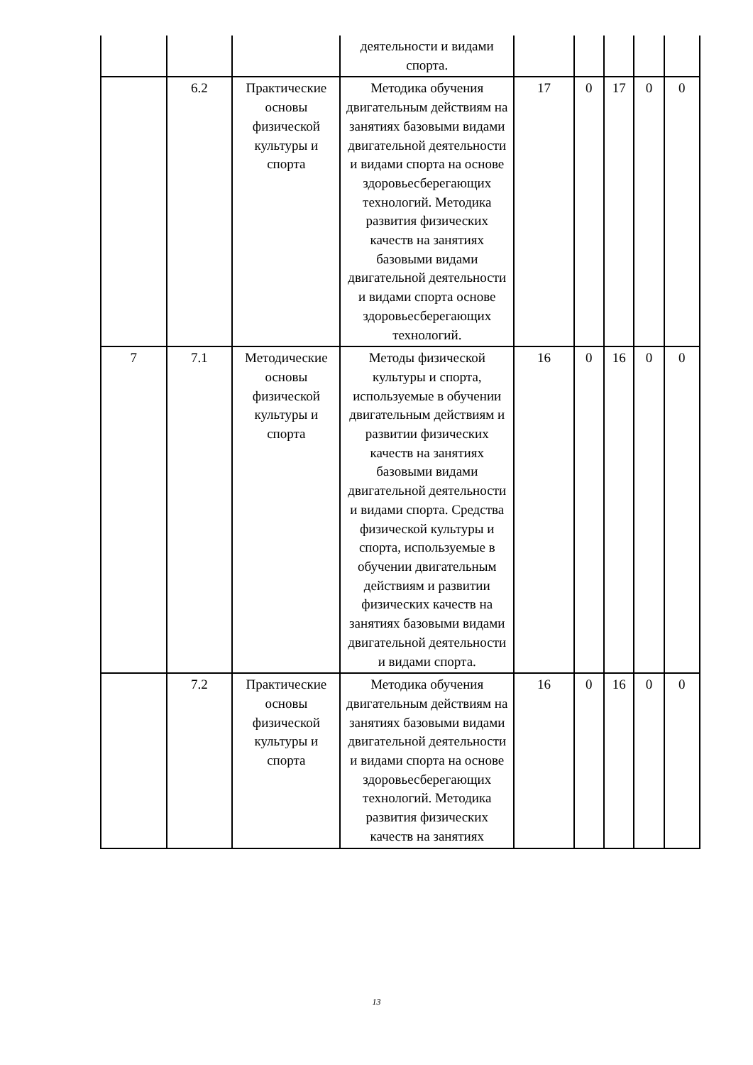| | | | деятельности и видами спорта. | | | | | |
| | 6.2 | Практические основы физической культуры и спорта | Методика обучения двигательным действиям на занятиях базовыми видами двигательной деятельности и видами спорта на основе здоровьесберегающих технологий. Методика развития физических качеств на занятиях базовыми видами двигательной деятельности и видами спорта основе здоровьесберегающих технологий. | 17 | 0 | 17 | 0 | 0 |
| 7 | 7.1 | Методические основы физической культуры и спорта | Методы физической культуры и спорта, используемые в обучении двигательным действиям и развитии физических качеств на занятиях базовыми видами двигательной деятельности и видами спорта. Средства физической культуры и спорта, используемые в обучении двигательным действиям и развитии физических качеств на занятиях базовыми видами двигательной деятельности и видами спорта. | 16 | 0 | 16 | 0 | 0 |
| | 7.2 | Практические основы физической культуры и спорта | Методика обучения двигательным действиям на занятиях базовыми видами двигательной деятельности и видами спорта на основе здоровьесберегающих технологий. Методика развития физических качеств на занятиях | 16 | 0 | 16 | 0 | 0 |
13